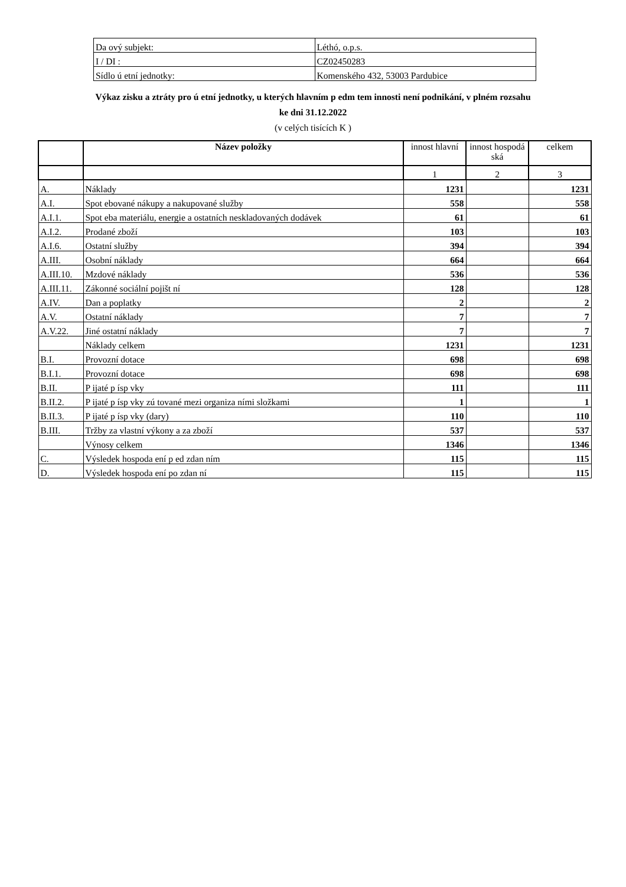| Da ový subjekt: | Léthó, o.p.s. |
| I / DI : | CZ02450283 |
| Sídlo ú etní jednotky: | Komenského 432, 53003 Pardubice |
Výkaz zisku a ztráty pro ú etní jednotky, u kterých hlavním p edm tem innosti není podnikání, v plném rozsahu
ke dni 31.12.2022
(v celých tisících K )
| | Název položky | innost hlavní | innost hospodá ská | celkem |
| --- | --- | --- | --- | --- |
| | | 1 | 2 | 3 |
| A. | Náklady | 1231 | | 1231 |
| A.I. | Spot ebované nákupy a nakupované služby | 558 | | 558 |
| A.I.1. | Spot eba materiálu, energie a ostatních neskladovaných dodávek | 61 | | 61 |
| A.I.2. | Prodané zboží | 103 | | 103 |
| A.I.6. | Ostatní služby | 394 | | 394 |
| A.III. | Osobní náklady | 664 | | 664 |
| A.III.10. | Mzdové náklady | 536 | | 536 |
| A.III.11. | Zákonné sociální pojišt ní | 128 | | 128 |
| A.IV. | Dan a poplatky | 2 | | 2 |
| A.V. | Ostatní náklady | 7 | | 7 |
| A.V.22. | Jiné ostatní náklady | 7 | | 7 |
| | Náklady celkem | 1231 | | 1231 |
| B.I. | Provozní dotace | 698 | | 698 |
| B.I.1. | Provozní dotace | 698 | | 698 |
| B.II. | P ijaté p ísp vky | 111 | | 111 |
| B.II.2. | P ijaté p ísp vky zú tované mezi organiza ními složkami | 1 | | 1 |
| B.II.3. | P ijaté p ísp vky (dary) | 110 | | 110 |
| B.III. | Tržby za vlastní výkony a za zboží | 537 | | 537 |
| | Výnosy celkem | 1346 | | 1346 |
| C. | Výsledek hospoda ení p ed zdan ním | 115 | | 115 |
| D. | Výsledek hospoda ení po zdan ní | 115 | | 115 |